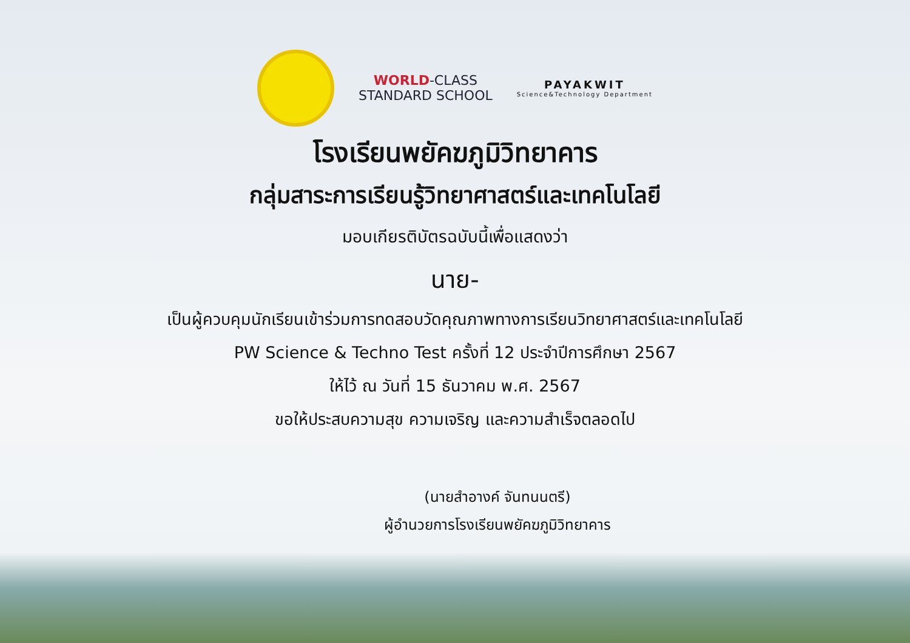WORLD-CLASS
STANDARD SCHOOL
PAYAKWIT
Science&Technology Department
โรงเรียนพยัคฆภูมิวิทยาคาร
กลุ่มสาระการเรียนรู้วิทยาศาสตร์และเทคโนโลยี
มอบเกียรติบัตรฉบับนี้เพื่อแสดงว่า
นาย-
เป็นผู้ควบคุมนักเรียนเข้าร่วมการทดสอบวัดคุณภาพทางการเรียนวิทยาศาสตร์และเทคโนโลยี
PW Science & Techno Test ครั้งที่ 12 ประจำปีการศึกษา 2567
ให้ไว้ ณ วันที่ 15 ธันวาคม พ.ศ. 2567
ขอให้ประสบความสุข ความเจริญ และความสำเร็จตลอดไป
(นายสำอางค์ จันทนนตรี)
ผู้อำนวยการโรงเรียนพยัคฆภูมิวิทยาคาร